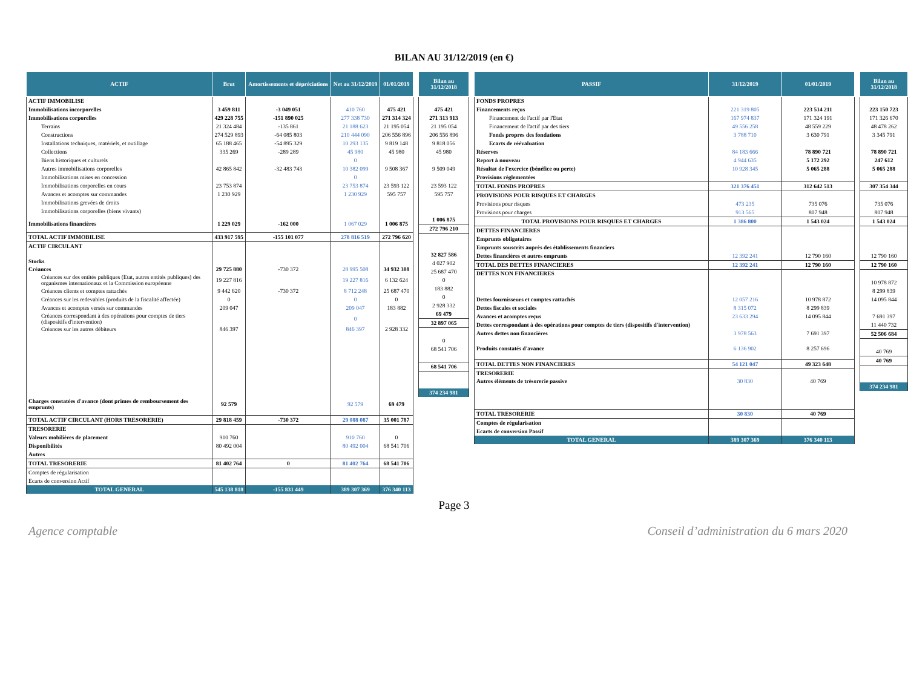BILAN AU 31/12/2019 (en €)
| ACTIF | Brut | Amortissements et dépréciations | Net au 31/12/2019 | 01/01/2019 |
| --- | --- | --- | --- | --- |
| ACTIF IMMOBILISE | | | | |
| Immobilisations incorporelles | 3 459 811 | -3 049 051 | 410 760 | 475 421 |
| Immobilisations corporelles | 429 228 755 | -151 890 025 | 277 338 730 | 271 314 324 |
| Terrains | 21 324 484 | -135 861 | 21 188 623 | 21 195 054 |
| Constructions | 274 529 893 | -64 085 803 | 210 444 090 | 206 556 896 |
| Installations techniques, matériels, et outillage | 65 188 465 | -54 895 329 | 10 293 135 | 9 819 148 |
| Collections | 335 269 | -289 289 | 45 980 | 45 980 |
| Biens historiques et culturels | | | 0 | |
| Autres immobilisations corporelles | 42 865 842 | -32 483 743 | 10 382 099 | 9 508 367 |
| Immobilisations mises en concession | | | 0 | |
| Immobilisations corporelles en cours | 23 753 874 | | 23 753 874 | 23 593 122 |
| Avances et acomptes sur commandes | 1 230 929 | | 1 230 929 | 595 757 |
| Immobilisations grevées de droits | | | | |
| Immobilisations corporelles (biens vivants) | | | | |
| Immobilisations financières | 1 229 029 | -162 000 | 1 067 029 | 1 006 875 |
| TOTAL ACTIF IMMOBILISE | 433 917 595 | -155 101 077 | 278 816 519 | 272 796 620 |
| ACTIF CIRCULANT | | | | |
| Stocks | | | | |
| Créances | 29 725 880 | -730 372 | 28 995 508 | 34 932 308 |
| Créances sur des entités publiques (Etat, autres entités publiques) des organismes internationaux et la Commission européenne | 19 227 816 | | 19 227 816 | 6 132 624 |
| Créances clients et comptes rattachés | 9 442 620 | -730 372 | 8 712 248 | 25 687 470 |
| Créances sur les redevables (produits de la fiscalité affectée) | 0 | | 0 | 0 |
| Avances et acomptes versés sur commandes | 209 047 | | 209 047 | 183 882 |
| Créances correspondant à des opérations pour comptes de tiers (dispositifs d'intervention) | | | 0 | |
| Créances sur les autres débiteurs | 846 397 | | 846 397 | 2 928 332 |
| Charges constatées d'avance (dont primes de remboursement des emprunts) | 92 579 | | 92 579 | 69 479 |
| TOTAL ACTIF CIRCULANT (HORS TRESORERIE) | 29 818 459 | -730 372 | 29 088 087 | 35 001 787 |
| TRESORERIE | | | | |
| Valeurs mobilières de placement | 910 760 | | 910 760 | 0 |
| Disponibilités | 80 492 004 | | 80 492 004 | 68 541 706 |
| Autres | | | | |
| TOTAL TRESORERIE | 81 402 764 | 0 | 81 402 764 | 68 541 706 |
| Comptes de régularisation | | | | |
| Ecarts de conversion Actif | | | | |
| TOTAL GENERAL | 545 138 818 | -155 831 449 | 389 307 369 | 376 340 113 |
| Bilan au 31/12/2018 |
| --- |
| 475 421 |
| 271 313 913 |
| 21 195 054 |
| 206 556 896 |
| 9 818 056 |
| 45 980 |
| 9 509 049 |
| 23 593 122 |
| 595 757 |
| 1 006 875 |
| 272 796 210 |
| 32 827 586 |
| 4 027 902 |
| 25 687 470 |
| 0 |
| 183 882 |
| 0 |
| 2 928 332 |
| 69 479 |
| 32 897 065 |
| 0 |
| 68 541 706 |
| 68 541 706 |
| 374 234 981 |
| PASSIF | 31/12/2019 | 01/01/2019 |
| --- | --- | --- |
| FONDS PROPRES | | |
| Financements reçus | 221 319 805 | 223 514 211 |
| Financement de l'actif par l'Etat | 167 974 837 | 171 324 191 |
| Financement de l'actif par des tiers | 49 556 258 | 48 559 229 |
| Fonds propres des fondations | 3 788 710 | 3 630 791 |
| Ecarts de réévaluation | | |
| Réserves | 84 183 666 | 78 890 721 |
| Report à nouveau | 4 944 635 | 5 172 292 |
| Résultat de l'exercice (bénéfice ou perte) | 10 928 345 | 5 065 288 |
| Provisions réglementées | | |
| TOTAL FONDS PROPRES | 321 376 451 | 312 642 513 |
| PROVISIONS POUR RISQUES ET CHARGES | | |
| Provisions pour risques | 473 235 | 735 076 |
| Provisions pour charges | 913 565 | 807 948 |
| TOTAL PROVISIONS POUR RISQUES ET CHARGES | 1 386 800 | 1 543 024 |
| DETTES FINANCIERES | | |
| Emprunts obligataires | | |
| Emprunts souscrits auprès des établissements financiers | | |
| Dettes financières et autres emprunts | 12 392 241 | 12 790 160 |
| TOTAL DES DETTES FINANCIERES | 12 392 241 | 12 790 160 |
| DETTES NON FINANCIERES | | |
| Dettes fournisseurs et comptes rattachés | 12 057 216 | 10 978 872 |
| Dettes fiscales et sociales | 8 315 072 | 8 299 839 |
| Avances et acomptes reçus | 23 633 294 | 14 095 844 |
| Dettes correspondant à des opérations pour comptes de tiers (dispositifs d'intervention) | | |
| Autres dettes non financières | 3 978 563 | 7 691 397 |
| Produits constatés d'avance | 6 136 902 | 8 257 696 |
| TOTAL DETTES NON FINANCIERES | 54 121 047 | 49 323 648 |
| TRESORERIE | | |
| Autres éléments de trésorerie passive | 30 830 | 40 769 |
| TOTAL TRESORERIE | 30 830 | 40 769 |
| Comptes de régularisation | | |
| Ecarts de conversion Passif | | |
| TOTAL GENERAL | 389 307 369 | 376 340 113 |
| Bilan au 31/12/2018 |
| --- |
| 223 150 723 |
| 171 326 670 |
| 48 478 262 |
| 3 345 791 |
| 78 890 721 |
| 247 612 |
| 5 065 288 |
| 307 354 344 |
| 735 076 |
| 807 948 |
| 1 543 024 |
| 12 790 160 |
| 12 790 160 |
| 10 978 872 |
| 8 299 839 |
| 14 095 844 |
| 7 691 397 |
| 11 440 732 |
| 52 506 684 |
| 40 769 |
| 40 769 |
| 374 234 981 |
Page 3
Agence comptable Conseil d’administration du 6 mars 2020